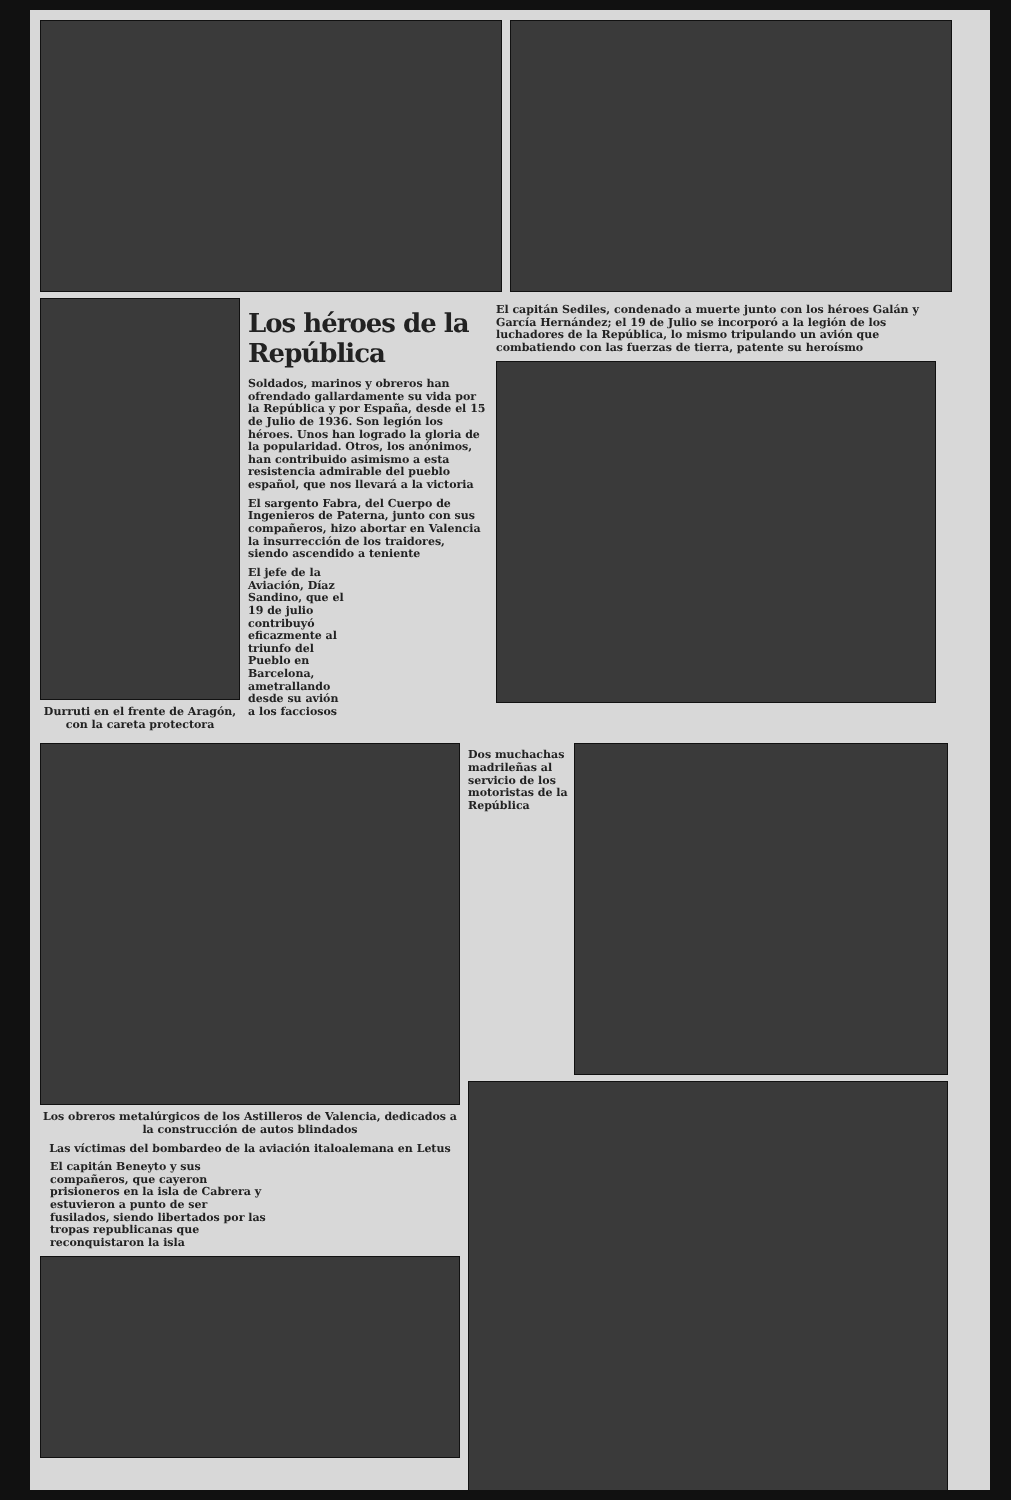Durruti en el frente de Aragón, con la careta protectora
Los héroes de la República
Soldados, marinos y obreros han ofrendado gallardamente su vida por la República y por España, desde el 15 de Julio de 1936. Son legión los héroes. Unos han logrado la gloria de la popularidad. Otros, los anónimos, han contribuido asimismo a esta resistencia admirable del pueblo español, que nos llevará a la victoria
El sargento Fabra, del Cuerpo de Ingenieros de Paterna, junto con sus compañeros, hizo abortar en Valencia la insurrección de los traidores, siendo ascendido a teniente
El jefe de la Aviación, Díaz Sandino, que el 19 de julio contribuyó eficazmente al triunfo del Pueblo en Barcelona, ametrallando desde su avión a los facciosos
El capitán Sediles, condenado a muerte junto con los héroes Galán y García Hernández; el 19 de Julio se incorporó a la legión de los luchadores de la República, lo mismo tripulando un avión que combatiendo con las fuerzas de tierra, patente su heroísmo
Los obreros metalúrgicos de los Astilleros de Valencia, dedicados a la construcción de autos blindados
Las víctimas del bombardeo de la aviación italoalemana en Letus
El capitán Beneyto y sus compañeros, que cayeron prisioneros en la isla de Cabrera y estuvieron a punto de ser fusilados, siendo libertados por las tropas republicanas que reconquistaron la isla
Dos muchachas madrileñas al servicio de los motoristas de la República